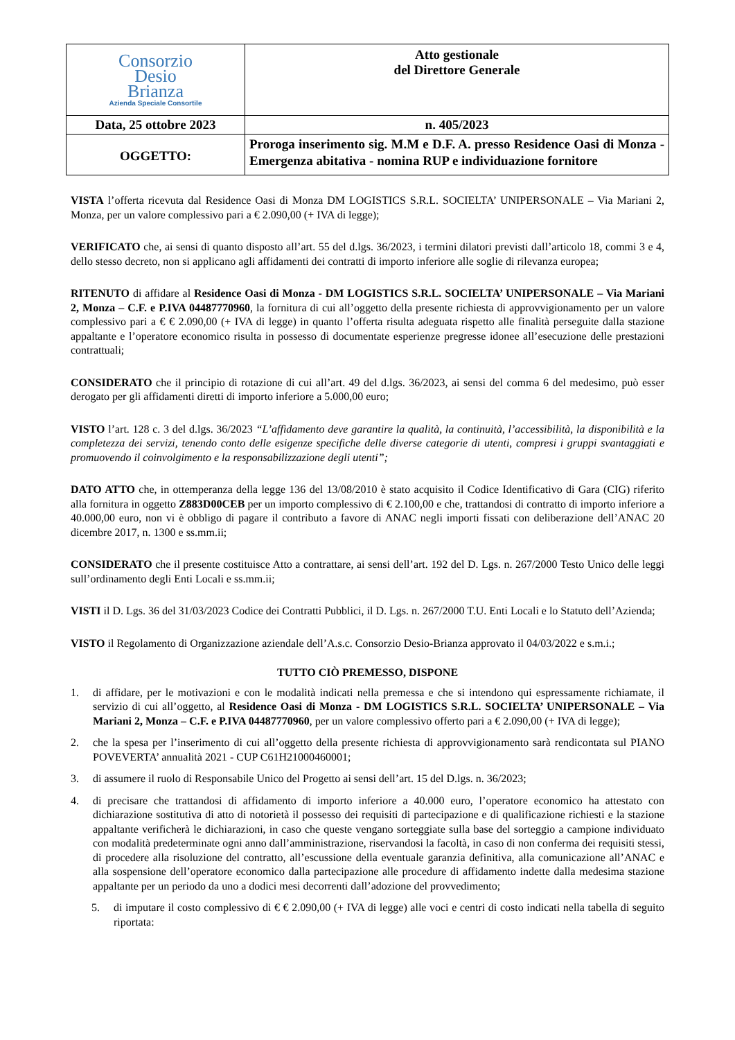| Consorzio Desio Brianza Azienda Speciale Consortile | Atto gestionale del Direttore Generale |
| Data, 25 ottobre 2023 | n. 405/2023 |
| OGGETTO: | Proroga inserimento sig. M.M e D.F. A. presso Residence Oasi di Monza - Emergenza abitativa - nomina RUP e individuazione fornitore |
VISTA l’offerta ricevuta dal Residence Oasi di Monza DM LOGISTICS S.R.L. SOCIELTA’ UNIPERSONALE – Via Mariani 2, Monza, per un valore complessivo pari a € 2.090,00 (+ IVA di legge);
VERIFICATO che, ai sensi di quanto disposto all’art. 55 del d.lgs. 36/2023, i termini dilatori previsti dall’articolo 18, commi 3 e 4, dello stesso decreto, non si applicano agli affidamenti dei contratti di importo inferiore alle soglie di rilevanza europea;
RITENUTO di affidare al Residence Oasi di Monza - DM LOGISTICS S.R.L. SOCIELTA’ UNIPERSONALE – Via Mariani 2, Monza – C.F. e P.IVA 04487770960, la fornitura di cui all’oggetto della presente richiesta di approvvigionamento per un valore complessivo pari a € € 2.090,00 (+ IVA di legge) in quanto l’offerta risulta adeguata rispetto alle finalità perseguite dalla stazione appaltante e l’operatore economico risulta in possesso di documentate esperienze pregresse idonee all’esecuzione delle prestazioni contrattuali;
CONSIDERATO che il principio di rotazione di cui all’art. 49 del d.lgs. 36/2023, ai sensi del comma 6 del medesimo, può esser derogato per gli affidamenti diretti di importo inferiore a 5.000,00 euro;
VISTO l’art. 128 c. 3 del d.lgs. 36/2023 “L’affidamento deve garantire la qualità, la continuità, l’accessibilità, la disponibilità e la completezza dei servizi, tenendo conto delle esigenze specifiche delle diverse categorie di utenti, compresi i gruppi svantaggiati e promuovendo il coinvolgimento e la responsabilizzazione degli utenti”;
DATO ATTO che, in ottemperanza della legge 136 del 13/08/2010 è stato acquisito il Codice Identificativo di Gara (CIG) riferito alla fornitura in oggetto Z883D00CEB per un importo complessivo di € 2.100,00 e che, trattandosi di contratto di importo inferiore a 40.000,00 euro, non vi è obbligo di pagare il contributo a favore di ANAC negli importi fissati con deliberazione dell’ANAC 20 dicembre 2017, n. 1300 e ss.mm.ii;
CONSIDERATO che il presente costituisce Atto a contrattare, ai sensi dell’art. 192 del D. Lgs. n. 267/2000 Testo Unico delle leggi sull’ordinamento degli Enti Locali e ss.mm.ii;
VISTI il D. Lgs. 36 del 31/03/2023 Codice dei Contratti Pubblici, il D. Lgs. n. 267/2000 T.U. Enti Locali e lo Statuto dell’Azienda;
VISTO il Regolamento di Organizzazione aziendale dell’A.s.c. Consorzio Desio-Brianza approvato il 04/03/2022 e s.m.i.;
TUTTO CIÒ PREMESSO, DISPONE
1. di affidare, per le motivazioni e con le modalità indicati nella premessa e che si intendono qui espressamente richiamate, il servizio di cui all’oggetto, al Residence Oasi di Monza - DM LOGISTICS S.R.L. SOCIELTA’ UNIPERSONALE – Via Mariani 2, Monza – C.F. e P.IVA 04487770960, per un valore complessivo offerto pari a € 2.090,00 (+ IVA di legge);
2. che la spesa per l’inserimento di cui all’oggetto della presente richiesta di approvvigionamento sarà rendicontata sul PIANO POVEVERTA’ annualità 2021 - CUP C61H21000460001;
3. di assumere il ruolo di Responsabile Unico del Progetto ai sensi dell’art. 15 del D.lgs. n. 36/2023;
4. di precisare che trattandosi di affidamento di importo inferiore a 40.000 euro, l’operatore economico ha attestato con dichiarazione sostitutiva di atto di notorietà il possesso dei requisiti di partecipazione e di qualificazione richiesti e la stazione appaltante verificherà le dichiarazioni, in caso che queste vengano sorteggiate sulla base del sorteggio a campione individuato con modalità predeterminate ogni anno dall’amministrazione, riservandosi la facoltà, in caso di non conferma dei requisiti stessi, di procedere alla risoluzione del contratto, all’escussione della eventuale garanzia definitiva, alla comunicazione all’ANAC e alla sospensione dell’operatore economico dalla partecipazione alle procedure di affidamento indette dalla medesima stazione appaltante per un periodo da uno a dodici mesi decorrenti dall’adozione del provvedimento;
5. di imputare il costo complessivo di € € 2.090,00 (+ IVA di legge) alle voci e centri di costo indicati nella tabella di seguito riportata: